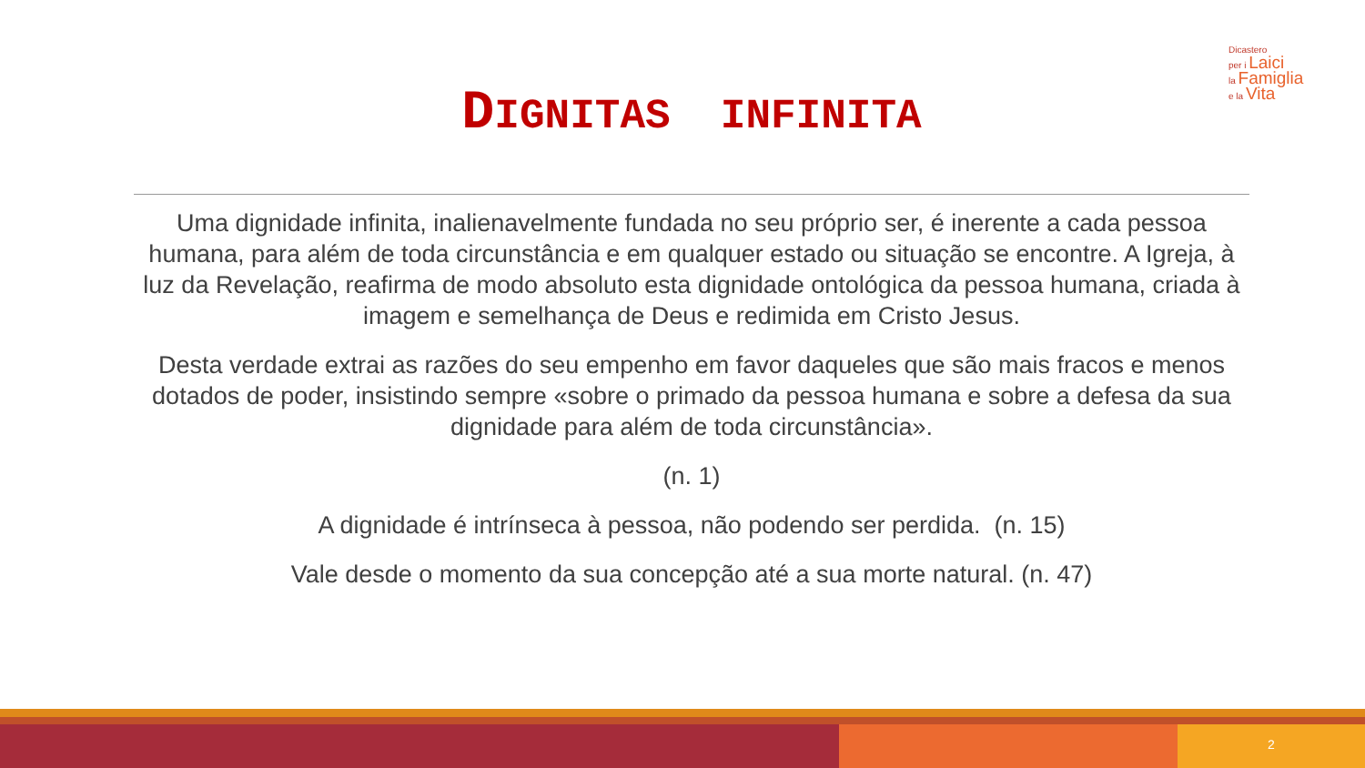Dicastero
per i Laici
la Famiglia
e la Vita
DIGNITAS INFINITA
Uma dignidade infinita, inalienavelmente fundada no seu próprio ser, é inerente a cada pessoa humana, para além de toda circunstância e em qualquer estado ou situação se encontre. A Igreja, à luz da Revelação, reafirma de modo absoluto esta dignidade ontológica da pessoa humana, criada à imagem e semelhança de Deus e redimida em Cristo Jesus.
Desta verdade extrai as razões do seu empenho em favor daqueles que são mais fracos e menos dotados de poder, insistindo sempre «sobre o primado da pessoa humana e sobre a defesa da sua dignidade para além de toda circunstância».
(n. 1)
A dignidade é intrínseca à pessoa, não podendo ser perdida. (n. 15)
Vale desde o momento da sua concepção até a sua morte natural. (n. 47)
2